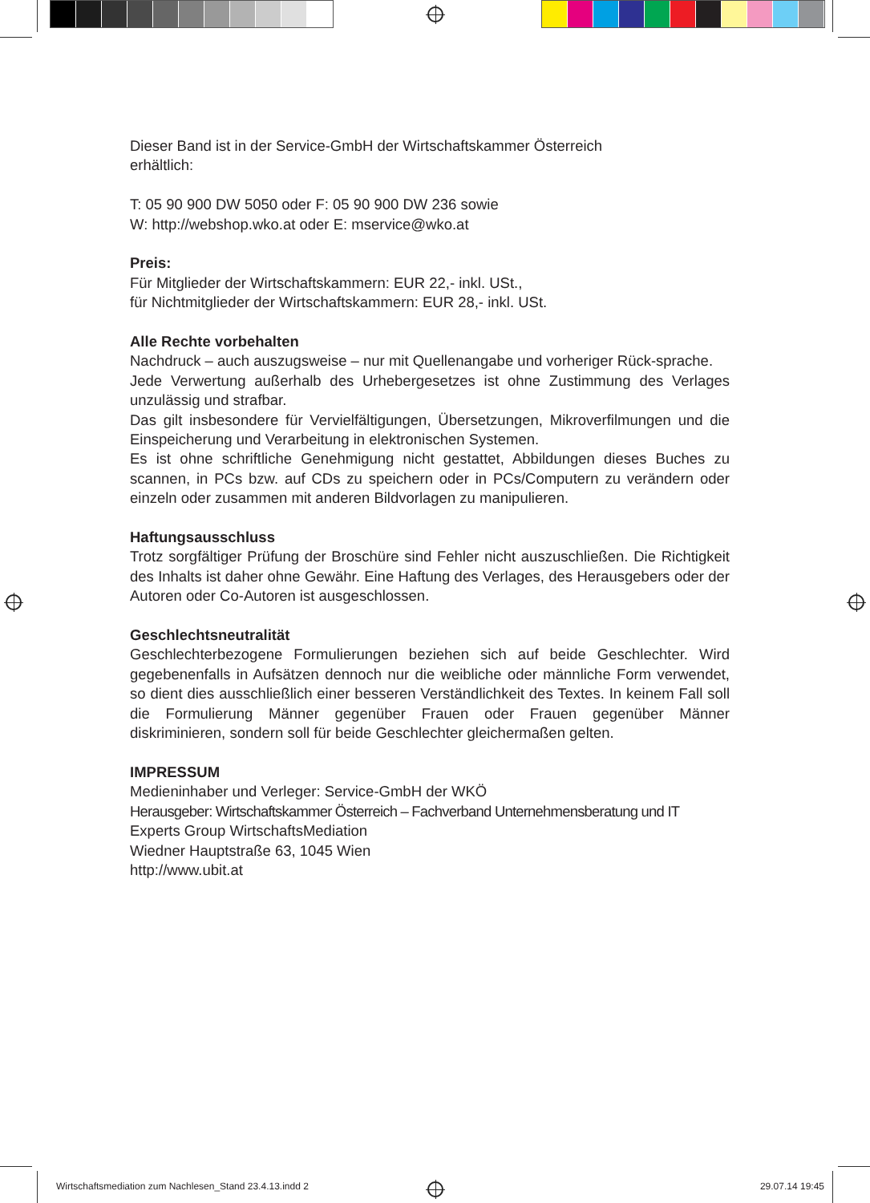Dieser Band ist in der Service-GmbH der Wirtschaftskammer Österreich
erhältlich:
T: 05 90 900 DW 5050 oder F: 05 90 900 DW 236 sowie
W: http://webshop.wko.at oder E: mservice@wko.at
Preis:
Für Mitglieder der Wirtschaftskammern: EUR 22,- inkl. USt.,
für Nichtmitglieder der Wirtschaftskammern: EUR 28,- inkl. USt.
Alle Rechte vorbehalten
Nachdruck – auch auszugsweise – nur mit Quellenangabe und vorheriger Rück-sprache.
Jede Verwertung außerhalb des Urhebergesetzes ist ohne Zustimmung des Verlages unzulässig und strafbar.
Das gilt insbesondere für Vervielfältigungen, Übersetzungen, Mikroverfilmungen und die Einspeicherung und Verarbeitung in elektronischen Systemen.
Es ist ohne schriftliche Genehmigung nicht gestattet, Abbildungen dieses Buches zu scannen, in PCs bzw. auf CDs zu speichern oder in PCs/Computern zu verändern oder einzeln oder zusammen mit anderen Bildvorlagen zu manipulieren.
Haftungsausschluss
Trotz sorgfältiger Prüfung der Broschüre sind Fehler nicht auszuschließen. Die Richtigkeit des Inhalts ist daher ohne Gewähr. Eine Haftung des Verlages, des Herausgebers oder der Autoren oder Co-Autoren ist ausgeschlossen.
Geschlechtsneutralität
Geschlechterbezogene Formulierungen beziehen sich auf beide Geschlechter. Wird gegebenenfalls in Aufsätzen dennoch nur die weibliche oder männliche Form verwendet, so dient dies ausschließlich einer besseren Verständlichkeit des Textes. In keinem Fall soll die Formulierung Männer gegenüber Frauen oder Frauen gegenüber Männer diskriminieren, sondern soll für beide Geschlechter gleichermaßen gelten.
IMPRESSUM
Medieninhaber und Verleger: Service-GmbH der WKÖ
Herausgeber: Wirtschaftskammer Österreich – Fachverband Unternehmensberatung und IT
Experts Group WirtschaftsMediation
Wiedner Hauptstraße 63, 1045 Wien
http://www.ubit.at
Wirtschaftsmediation zum Nachlesen_Stand 23.4.13.indd 2 29.07.14 19:45